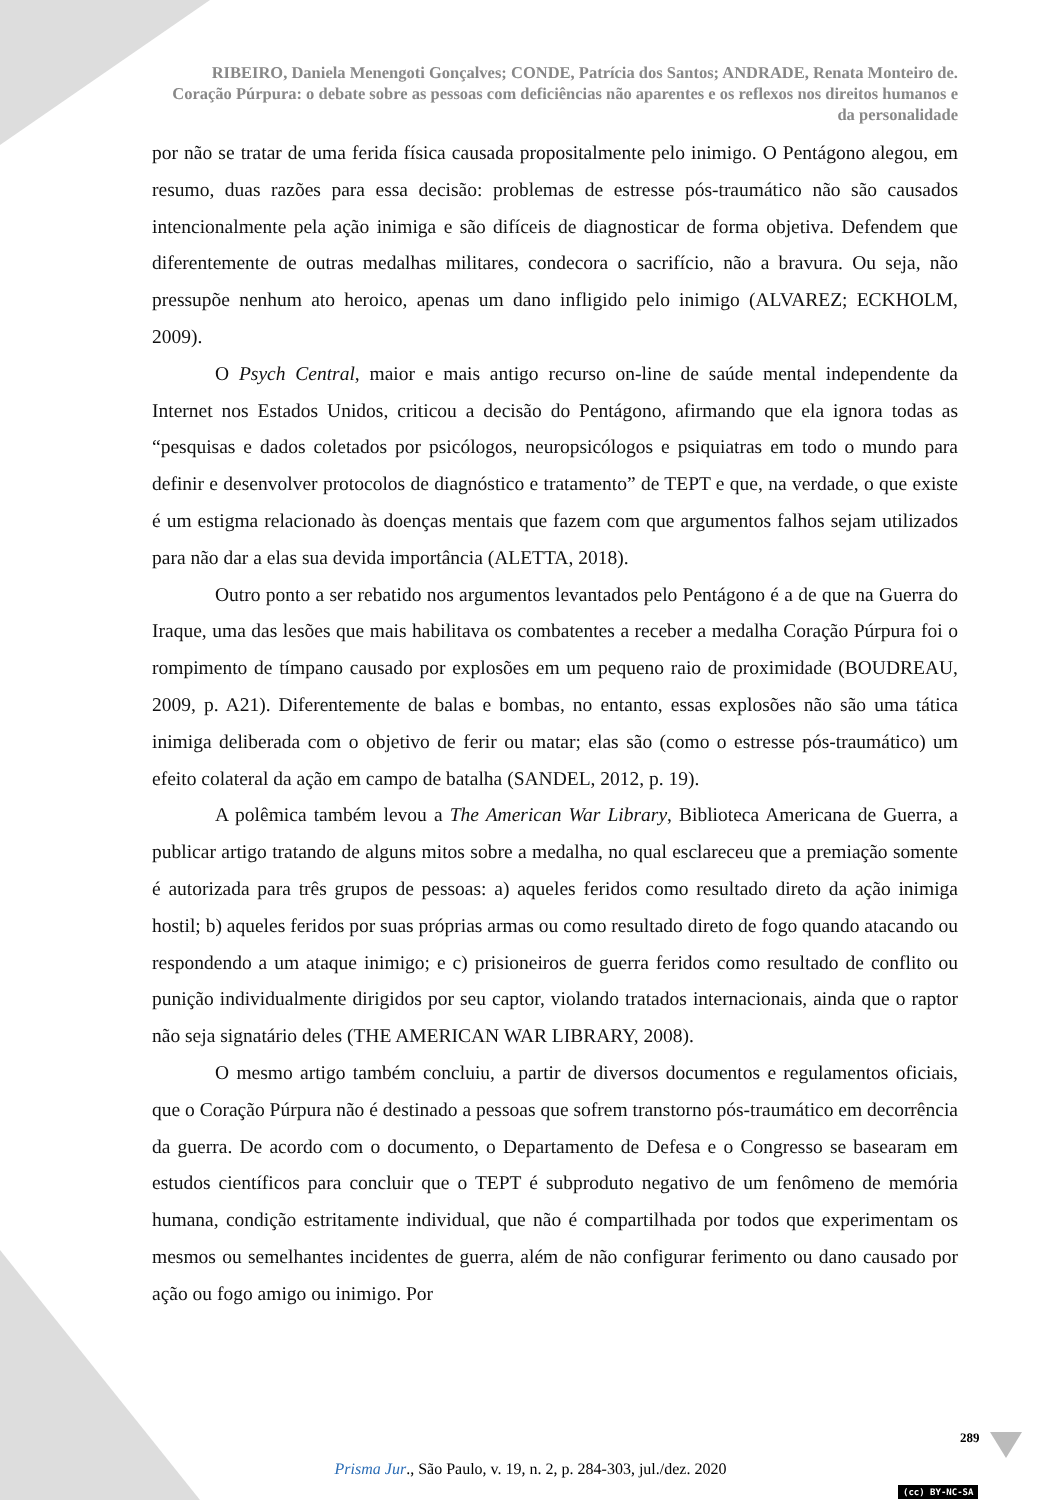RIBEIRO, Daniela Menengoti Gonçalves; CONDE, Patrícia dos Santos; ANDRADE, Renata Monteiro de. Coração Púrpura: o debate sobre as pessoas com deficiências não aparentes e os reflexos nos direitos humanos e da personalidade
por não se tratar de uma ferida física causada propositalmente pelo inimigo. O Pentágono alegou, em resumo, duas razões para essa decisão: problemas de estresse pós-traumático não são causados intencionalmente pela ação inimiga e são difíceis de diagnosticar de forma objetiva. Defendem que diferentemente de outras medalhas militares, condecora o sacrifício, não a bravura. Ou seja, não pressupõe nenhum ato heroico, apenas um dano infligido pelo inimigo (ALVAREZ; ECKHOLM, 2009).
O Psych Central, maior e mais antigo recurso on-line de saúde mental independente da Internet nos Estados Unidos, criticou a decisão do Pentágono, afirmando que ela ignora todas as “pesquisas e dados coletados por psicólogos, neuropsicólogos e psiquiatras em todo o mundo para definir e desenvolver protocolos de diagnóstico e tratamento” de TEPT e que, na verdade, o que existe é um estigma relacionado às doenças mentais que fazem com que argumentos falhos sejam utilizados para não dar a elas sua devida importância (ALETTA, 2018).
Outro ponto a ser rebatido nos argumentos levantados pelo Pentágono é a de que na Guerra do Iraque, uma das lesões que mais habilitava os combatentes a receber a medalha Coração Púrpura foi o rompimento de tímpano causado por explosões em um pequeno raio de proximidade (BOUDREAU, 2009, p. A21). Diferentemente de balas e bombas, no entanto, essas explosões não são uma tática inimiga deliberada com o objetivo de ferir ou matar; elas são (como o estresse pós-traumático) um efeito colateral da ação em campo de batalha (SANDEL, 2012, p. 19).
A polêmica também levou a The American War Library, Biblioteca Americana de Guerra, a publicar artigo tratando de alguns mitos sobre a medalha, no qual esclareceu que a premiação somente é autorizada para três grupos de pessoas: a) aqueles feridos como resultado direto da ação inimiga hostil; b) aqueles feridos por suas próprias armas ou como resultado direto de fogo quando atacando ou respondendo a um ataque inimigo; e c) prisioneiros de guerra feridos como resultado de conflito ou punição individualmente dirigidos por seu captor, violando tratados internacionais, ainda que o raptor não seja signatário deles (THE AMERICAN WAR LIBRARY, 2008).
O mesmo artigo também concluiu, a partir de diversos documentos e regulamentos oficiais, que o Coração Púrpura não é destinado a pessoas que sofrem transtorno pós-traumático em decorrência da guerra. De acordo com o documento, o Departamento de Defesa e o Congresso se basearam em estudos científicos para concluir que o TEPT é subproduto negativo de um fenômeno de memória humana, condição estritamente individual, que não é compartilhada por todos que experimentam os mesmos ou semelhantes incidentes de guerra, além de não configurar ferimento ou dano causado por ação ou fogo amigo ou inimigo. Por
289
Prisma Jur., São Paulo, v. 19, n. 2, p. 284-303, jul./dez. 2020
(cc) BY-NC-SA